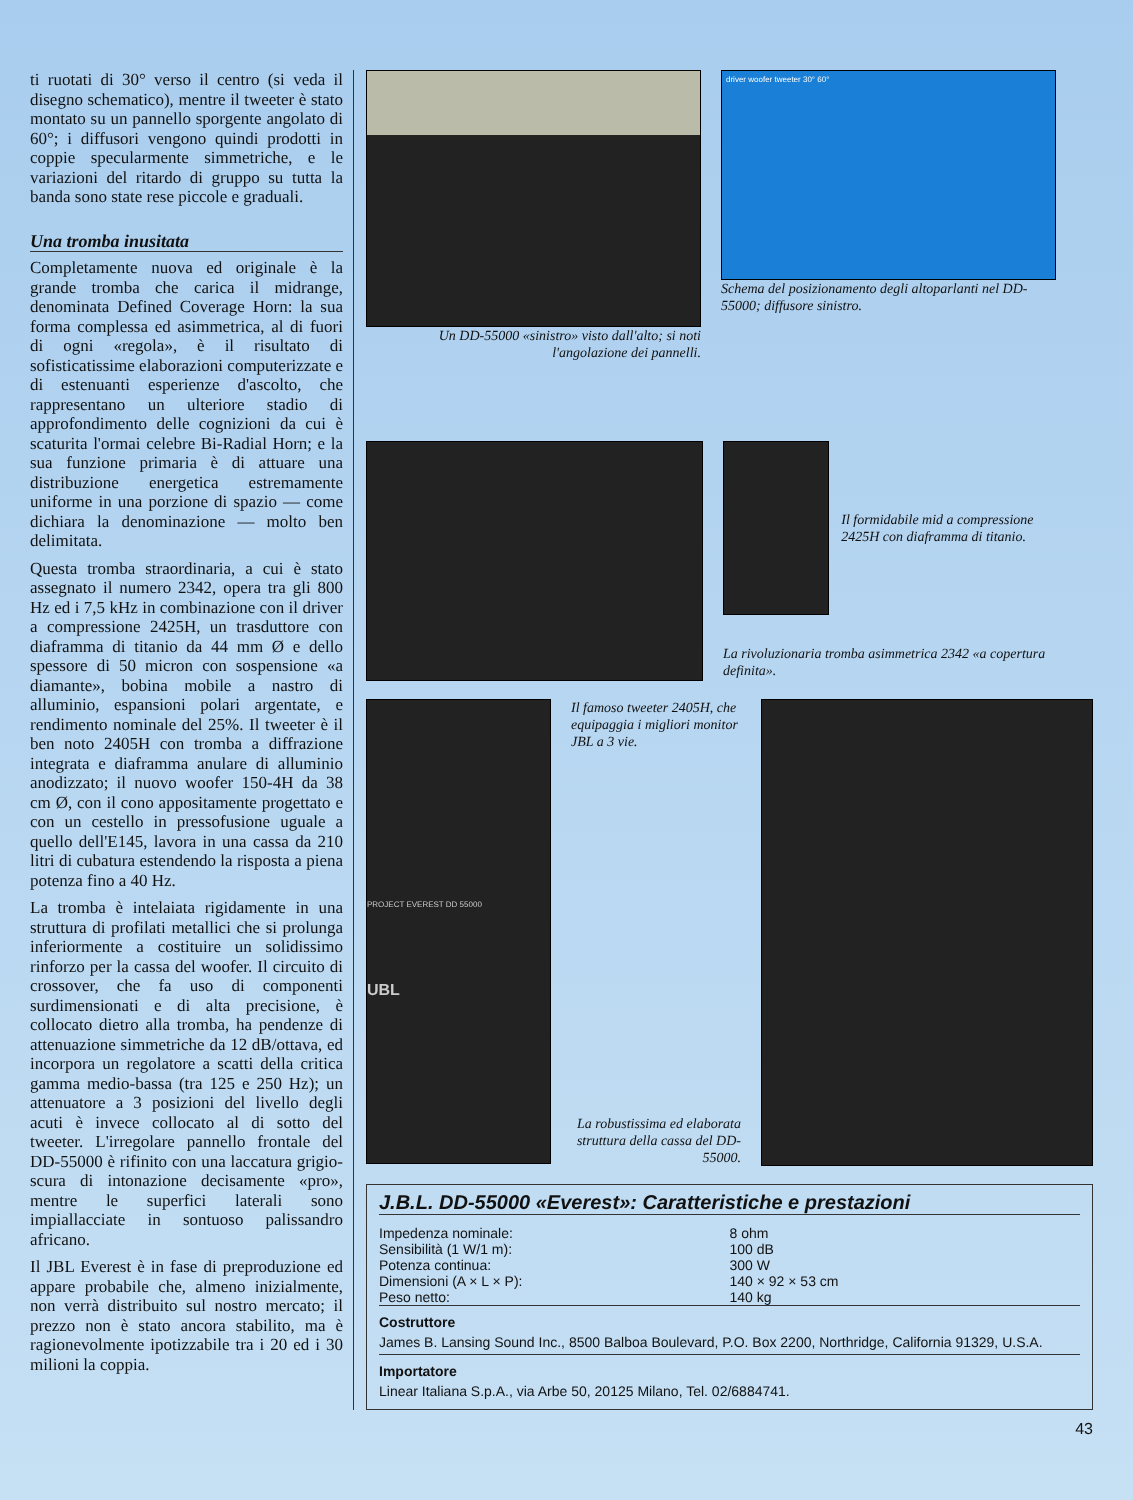ti ruotati di 30° verso il centro (si veda il disegno schematico), mentre il tweeter è stato montato su un pannello sporgente angolato di 60°; i diffusori vengono quindi prodotti in coppie specularmente simmetriche, e le variazioni del ritardo di gruppo su tutta la banda sono state rese piccole e graduali.
Una tromba inusitata
Completamente nuova ed originale è la grande tromba che carica il midrange, denominata Defined Coverage Horn: la sua forma complessa ed asimmetrica, al di fuori di ogni «regola», è il risultato di sofisticatissime elaborazioni computerizzate e di estenuanti esperienze d'ascolto, che rappresentano un ulteriore stadio di approfondimento delle cognizioni da cui è scaturita l'ormai celebre Bi-Radial Horn; e la sua funzione primaria è di attuare una distribuzione energetica estremamente uniforme in una porzione di spazio — come dichiara la denominazione — molto ben delimitata.
Questa tromba straordinaria, a cui è stato assegnato il numero 2342, opera tra gli 800 Hz ed i 7,5 kHz in combinazione con il driver a compressione 2425H, un trasduttore con diaframma di titanio da 44 mm Ø e dello spessore di 50 micron con sospensione «a diamante», bobina mobile a nastro di alluminio, espansioni polari argentate, e rendimento nominale del 25%. Il tweeter è il ben noto 2405H con tromba a diffrazione integrata e diaframma anulare di alluminio anodizzato; il nuovo woofer 150-4H da 38 cm Ø, con il cono appositamente progettato e con un cestello in pressofusione uguale a quello dell'E145, lavora in una cassa da 210 litri di cubatura estendendo la risposta a piena potenza fino a 40 Hz.
La tromba è intelaiata rigidamente in una struttura di profilati metallici che si prolunga inferiormente a costituire un solidissimo rinforzo per la cassa del woofer. Il circuito di crossover, che fa uso di componenti surdimensionati e di alta precisione, è collocato dietro alla tromba, ha pendenze di attenuazione simmetriche da 12 dB/ottava, ed incorpora un regolatore a scatti della critica gamma medio-bassa (tra 125 e 250 Hz); un attenuatore a 3 posizioni del livello degli acuti è invece collocato al di sotto del tweeter. L'irregolare pannello frontale del DD-55000 è rifinito con una laccatura grigio-scura di intonazione decisamente «pro», mentre le superfici laterali sono impiallacciate in sontuoso palissandro africano.
Il JBL Everest è in fase di preproduzione ed appare probabile che, almeno inizialmente, non verrà distribuito sul nostro mercato; il prezzo non è stato ancora stabilito, ma è ragionevolmente ipotizzabile tra i 20 ed i 30 milioni la coppia.
Un DD-55000 «sinistro» visto dall'alto; si noti l'angolazione dei pannelli.
driver woofer tweeter 30° 60°
Schema del posizionamento degli altoparlanti nel DD-55000; diffusore sinistro.
Il formidabile mid a compressione 2425H con diaframma di titanio.
La rivoluzionaria tromba asimmetrica 2342 «a copertura definita».
PROJECT EVEREST DD 55000
UBL
Il famoso tweeter 2405H, che equipaggia i migliori monitor JBL a 3 vie.
La robustissima ed elaborata struttura della cassa del DD-55000.
J.B.L. DD-55000 «Everest»: Caratteristiche e prestazioni
| Impedenza nominale: | 8 ohm |
| Sensibilità (1 W/1 m): | 100 dB |
| Potenza continua: | 300 W |
| Dimensioni (A × L × P): | 140 × 92 × 53 cm |
| Peso netto: | 140 kg |
Costruttore
James B. Lansing Sound Inc., 8500 Balboa Boulevard, P.O. Box 2200, Northridge, California 91329, U.S.A.
Importatore
Linear Italiana S.p.A., via Arbe 50, 20125 Milano, Tel. 02/6884741.
43